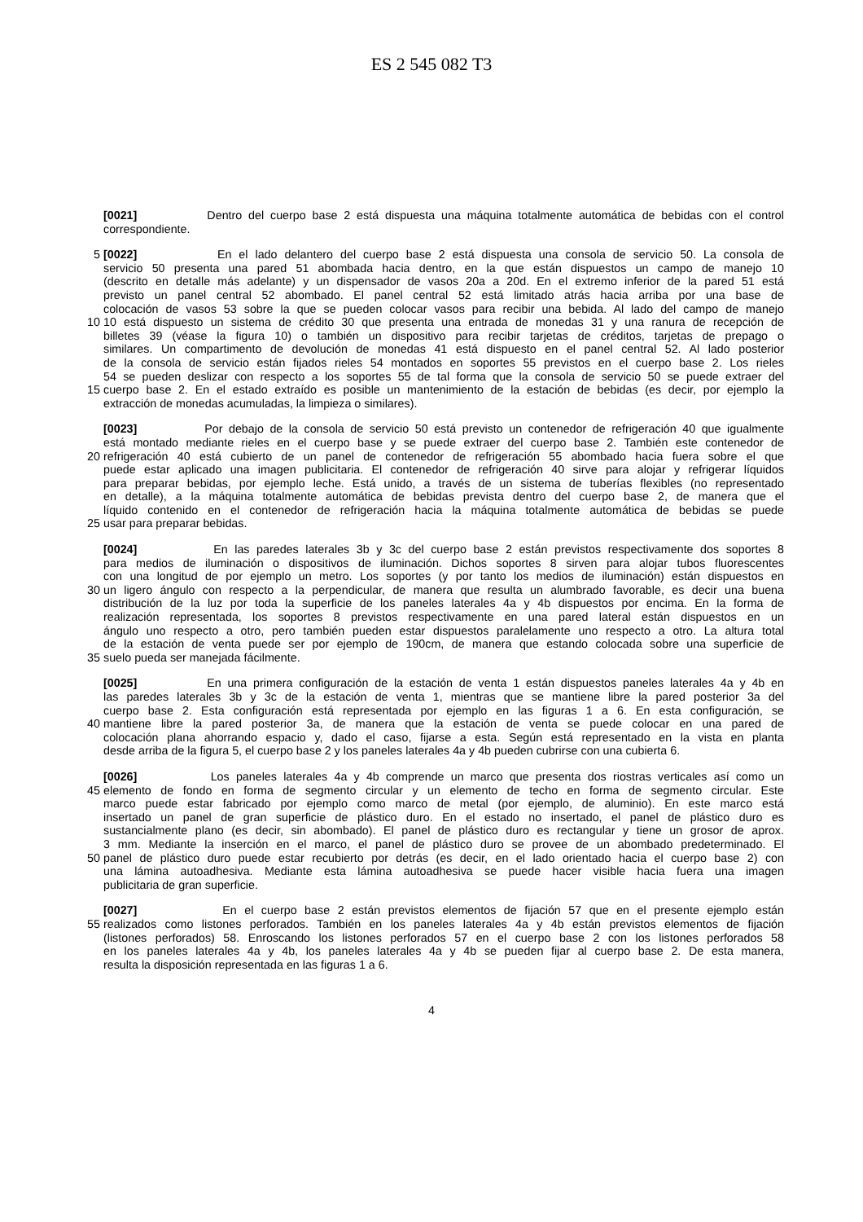ES 2 545 082 T3
[0021] Dentro del cuerpo base 2 está dispuesta una máquina totalmente automática de bebidas con el control
correspondiente.
5 [0022] En el lado delantero del cuerpo base 2 está dispuesta una consola de servicio 50. La consola de
servicio 50 presenta una pared 51 abombada hacia dentro, en la que están dispuestos un campo de manejo 10
(descrito en detalle más adelante) y un dispensador de vasos 20a a 20d. En el extremo inferior de la pared 51 está
previsto un panel central 52 abombado. El panel central 52 está limitado atrás hacia arriba por una base de
colocación de vasos 53 sobre la que se pueden colocar vasos para recibir una bebida. Al lado del campo de manejo
10 10 está dispuesto un sistema de crédito 30 que presenta una entrada de monedas 31 y una ranura de recepción de
billetes 39 (véase la figura 10) o también un dispositivo para recibir tarjetas de créditos, tarjetas de prepago o
similares. Un compartimento de devolución de monedas 41 está dispuesto en el panel central 52. Al lado posterior
de la consola de servicio están fijados rieles 54 montados en soportes 55 previstos en el cuerpo base 2. Los rieles
54 se pueden deslizar con respecto a los soportes 55 de tal forma que la consola de servicio 50 se puede extraer del
15 cuerpo base 2. En el estado extraído es posible un mantenimiento de la estación de bebidas (es decir, por ejemplo la
extracción de monedas acumuladas, la limpieza o similares).
[0023] Por debajo de la consola de servicio 50 está previsto un contenedor de refrigeración 40 que igualmente
está montado mediante rieles en el cuerpo base y se puede extraer del cuerpo base 2. También este contenedor de
20 refrigeración 40 está cubierto de un panel de contenedor de refrigeración 55 abombado hacia fuera sobre el que
puede estar aplicado una imagen publicitaria. El contenedor de refrigeración 40 sirve para alojar y refrigerar líquidos
para preparar bebidas, por ejemplo leche. Está unido, a través de un sistema de tuberías flexibles (no representado
en detalle), a la máquina totalmente automática de bebidas prevista dentro del cuerpo base 2, de manera que el
líquido contenido en el contenedor de refrigeración hacia la máquina totalmente automática de bebidas se puede
25 usar para preparar bebidas.
[0024] En las paredes laterales 3b y 3c del cuerpo base 2 están previstos respectivamente dos soportes 8
para medios de iluminación o dispositivos de iluminación. Dichos soportes 8 sirven para alojar tubos fluorescentes
con una longitud de por ejemplo un metro. Los soportes (y por tanto los medios de iluminación) están dispuestos en
30 un ligero ángulo con respecto a la perpendicular, de manera que resulta un alumbrado favorable, es decir una buena
distribución de la luz por toda la superficie de los paneles laterales 4a y 4b dispuestos por encima. En la forma de
realización representada, los soportes 8 previstos respectivamente en una pared lateral están dispuestos en un
ángulo uno respecto a otro, pero también pueden estar dispuestos paralelamente uno respecto a otro. La altura total
de la estación de venta puede ser por ejemplo de 190cm, de manera que estando colocada sobre una superficie de
35 suelo pueda ser manejada fácilmente.
[0025] En una primera configuración de la estación de venta 1 están dispuestos paneles laterales 4a y 4b en
las paredes laterales 3b y 3c de la estación de venta 1, mientras que se mantiene libre la pared posterior 3a del
cuerpo base 2. Esta configuración está representada por ejemplo en las figuras 1 a 6. En esta configuración, se
40 mantiene libre la pared posterior 3a, de manera que la estación de venta se puede colocar en una pared de
colocación plana ahorrando espacio y, dado el caso, fijarse a esta. Según está representado en la vista en planta
desde arriba de la figura 5, el cuerpo base 2 y los paneles laterales 4a y 4b pueden cubrirse con una cubierta 6.
[0026] Los paneles laterales 4a y 4b comprende un marco que presenta dos riostras verticales así como un
45 elemento de fondo en forma de segmento circular y un elemento de techo en forma de segmento circular. Este
marco puede estar fabricado por ejemplo como marco de metal (por ejemplo, de aluminio). En este marco está
insertado un panel de gran superficie de plástico duro. En el estado no insertado, el panel de plástico duro es
sustancialmente plano (es decir, sin abombado). El panel de plástico duro es rectangular y tiene un grosor de aprox.
3 mm. Mediante la inserción en el marco, el panel de plástico duro se provee de un abombado predeterminado. El
50 panel de plástico duro puede estar recubierto por detrás (es decir, en el lado orientado hacia el cuerpo base 2) con
una lámina autoadhesiva. Mediante esta lámina autoadhesiva se puede hacer visible hacia fuera una imagen
publicitaria de gran superficie.
[0027] En el cuerpo base 2 están previstos elementos de fijación 57 que en el presente ejemplo están
55 realizados como listones perforados. También en los paneles laterales 4a y 4b están previstos elementos de fijación
(listones perforados) 58. Enroscando los listones perforados 57 en el cuerpo base 2 con los listones perforados 58
en los paneles laterales 4a y 4b, los paneles laterales 4a y 4b se pueden fijar al cuerpo base 2. De esta manera,
resulta la disposición representada en las figuras 1 a 6.
4